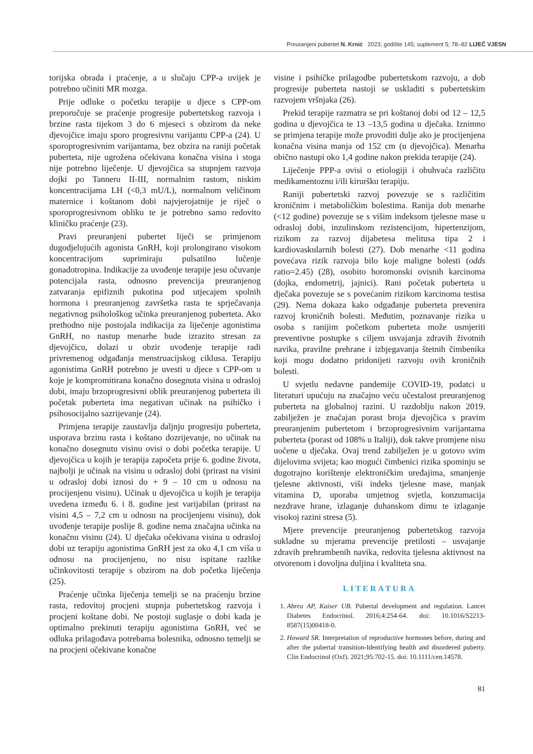Preuranjeni pubertet N. Krnić 2023; godište 145; suplement 5; 78–82 LIJEČ VJESN
torijska obrada i praćenje, a u slučaju CPP-a uvijek je potrebno učiniti MR mozga.
Prije odluke o početku terapije u djece s CPP-om preporučuje se praćenje progresije pubertetskog razvoja i brzine rasta tijekom 3 do 6 mjeseci s obzirom da neke djevojčice imaju sporo progresivnu varijantu CPP-a (24). U sporoprogresivnim varijantama, bez obzira na raniji početak puberteta, nije ugrožena očekivana konačna visina i stoga nije potrebno liječenje. U djevojčica sa stupnjem razvoja dojki po Tanneru II-III, normalnim rastom, niskim koncentracijama LH (<0,3 mU/L), normalnom veličinom maternice i koštanom dobi najvjerojatnije je riječ o sporoprogresivnom obliku te je potrebno samo redovito kliničko praćenje (23).
Pravi preuranjeni pubertet liječi se primjenom dugodjelujućih agonista GnRH, koji prolongirano visokom koncentracijom suprimiraju pulsatilno lučenje gonadotropina. Indikacije za uvođenje terapije jesu očuvanje potencijala rasta, odnosno prevencija preuranjenog zatvaranja epifiznih pukotina pod utjecajem spolnih hormona i preuranjenog završetka rasta te sprječavanja negativnog psihološkog učinka preuranjenog puberteta. Ako prethodno nije postojala indikacija za liječenje agonistima GnRH, no nastup menarhe bude izrazito stresan za djevojčicu, dolazi u obzir uvođenje terapije radi privremenog odgađanja menstruacijskog ciklusa. Terapiju agonistima GnRH potrebno je uvesti u djece s CPP-om u koje je kompromitirana konačno dosegnuta visina u odrasloj dobi, imaju brzoprogresivni oblik preuranjenog puberteta ili početak puberteta ima negativan učinak na psihičko i psihosocijalno sazrijevanje (24).
Primjena terapije zaustavlja daljnju progresiju puberteta, usporava brzinu rasta i koštano dozrijevanje, no učinak na konačno dosegnutu visinu ovisi o dobi početka terapije. U djevojčica u kojih je terapija započeta prije 6. godine života, najbolji je učinak na visinu u odrasloj dobi (prirast na visini u odrasloj dobi iznosi do + 9 – 10 cm u odnosu na procijenjenu visinu). Učinak u djevojčica u kojih je terapija uvedena između 6. i 8. godine jest varijabilan (prirast na visini 4,5 – 7,2 cm u odnosu na procijenjenu visinu), dok uvođenje terapije poslije 8. godine nema značajna učinka na konačnu visinu (24). U dječaka očekivana visina u odrasloj dobi uz terapiju agonistima GnRH jest za oko 4,1 cm viša u odnosu na procijenjenu, no nisu ispitane razlike učinkovitosti terapije s obzirom na dob početka liječenja (25).
Praćenje učinka liječenja temelji se na praćenju brzine rasta, redovitoj procjeni stupnja pubertetskog razvoja i procjeni koštane dobi. Ne postoji suglasje o dobi kada je optimalno prekinuti terapiju agonistima GnRH, već se odluka prilagođava potrebama bolesnika, odnosno temelji se na procjeni očekivane konačne
visine i psihičke prilagodbe pubertetskom razvoju, a dob progresije puberteta nastoji se uskladiti s pubertetskim razvojem vršnjaka (26).
Prekid terapije razmatra se pri koštanoj dobi od 12 – 12,5 godina u djevojčica te 13 –13,5 godina u dječaka. Iznimno se primjena terapije može provoditi dulje ako je procijenjena konačna visina manja od 152 cm (u djevojčica). Menarha obično nastupi oko 1,4 godine nakon prekida terapije (24).
Liječenje PPP-a ovisi o etiologiji i obuhvaća različitu medikamentoznu i/ili kiruršku terapiju.
Raniji pubertetski razvoj povezuje se s različitim kroničnim i metaboličkim bolestima. Ranija dob menarhe (<12 godine) povezuje se s višim indeksom tjelesne mase u odrasloj dobi, inzulinskom rezistencijom, hipertenzijom, rizikom za razvoj dijabetesa melitusa tipa 2 i kardiovaskularnih bolesti (27). Dob menarhe <11 godina povećava rizik razvoja bilo koje maligne bolesti (odds ratio=2.45) (28), osobito horomonski ovisnih karcinoma (dojka, endometrij, jajnici). Rani početak puberteta u dječaka povezuje se s povećanim rizikom karcinoma testisa (29). Nema dokaza kako odgađanje puberteta prevenira razvoj kroničnih bolesti. Međutim, poznavanje rizika u osoba s ranijim početkom puberteta može usmjeriti preventivne postupke s ciljem usvajanja zdravih životnih navika, pravilne prehrane i izbjegavanja štetnih čimbenika koji mogu dodatno pridonijeti razvoju ovih kroničnih bolesti.
U svjetlu nedavne pandemije COVID-19, podatci u literaturi upućuju na značajno veću učestalost preuranjenog puberteta na globalnoj razini. U razdoblju nakon 2019. zabilježen je značajan porast broja djevojčica s pravim preuranjenim pubertetom i brzoprogresivnim varijantama puberteta (porast od 108% u Italiji), dok takve promjene nisu uočene u dječaka. Ovaj trend zabilježen je u gotovo svim dijelovima svijeta; kao mogući čimbenici rizika spominju se dugotrajno korištenje elektroničkim uređajima, smanjenje tjelesne aktivnosti, viši indeks tjelesne mase, manjak vitamina D, uporaba umjetnog svjetla, konzumacija nezdrave hrane, izlaganje duhanskom dimu te izlaganje visokoj razini stresa (5).
Mjere prevencije preuranjenog pubertetskog razvoja sukladne su mjerama prevencije pretilosti – usvajanje zdravih prehrambenih navika, redovita tjelesna aktivnost na otvorenom i dovoljna duljina i kvaliteta sna.
LITERATURA
1. Abreu AP, Kaiser UB. Pubertal development and regulation. Lancet Diabetes Endocrinol. 2016;4:254-64. doi: 10.1016/S2213-8587(15)00418-0.
2. Howard SR. Interpretation of reproductive hormones before, during and after the pubertal transition-Identifying health and disordered puberty. Clin Endocrinol (Oxf). 2021;95:702-15. doi: 10.1111/cen.14578.
81